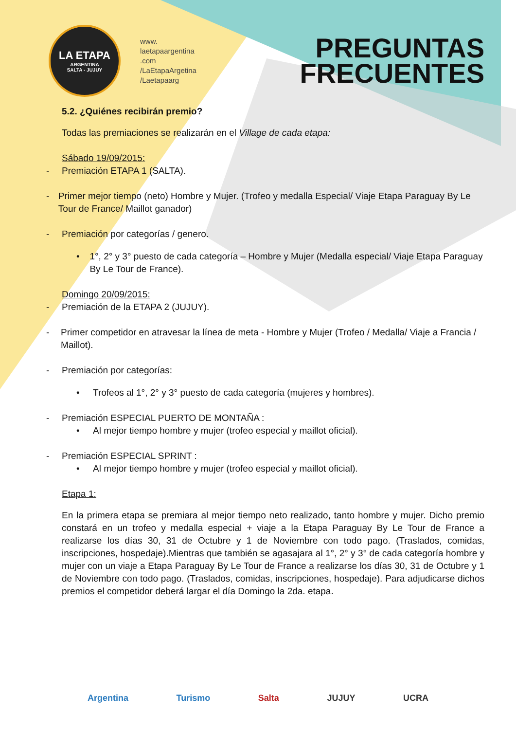LA ETAPA
ARGENTINA
SALTA - JUJUY
www.
laetapaargentina
.com
/LaEtapaArgetina
/Laetapaarg
PREGUNTAS
FRECUENTES
5.2. ¿Quiénes recibirán premio?
Todas las premiaciones se realizarán en el Village de cada etapa:
Sábado 19/09/2015:
- Premiación ETAPA 1 (SALTA).
- Primer mejor tiempo (neto) Hombre y Mujer. (Trofeo y medalla Especial/ Viaje Etapa Paraguay By Le Tour de France/ Maillot ganador)
- Premiación por categorías / genero.
• 1°, 2° y 3° puesto de cada categoría – Hombre y Mujer (Medalla especial/ Viaje Etapa Paraguay By Le Tour de France).
Domingo 20/09/2015:
- Premiación de la ETAPA 2 (JUJUY).
- Primer competidor en atravesar la línea de meta - Hombre y Mujer (Trofeo / Medalla/ Viaje a Francia / Maillot).
- Premiación por categorías:
• Trofeos al 1°, 2° y 3° puesto de cada categoría (mujeres y hombres).
- Premiación ESPECIAL PUERTO DE MONTAÑA :
• Al mejor tiempo hombre y mujer (trofeo especial y maillot oficial).
- Premiación ESPECIAL SPRINT :
• Al mejor tiempo hombre y mujer (trofeo especial y maillot oficial).
Etapa 1:
En la primera etapa se premiara al mejor tiempo neto realizado, tanto hombre y mujer. Dicho premio constará en un trofeo y medalla especial + viaje a la Etapa Paraguay By Le Tour de France a realizarse los días 30, 31 de Octubre y 1 de Noviembre con todo pago. (Traslados, comidas, inscripciones, hospedaje).Mientras que también se agasajara al 1°, 2° y 3° de cada categoría hombre y mujer con un viaje a Etapa Paraguay By Le Tour de France a realizarse los días 30, 31 de Octubre y 1 de Noviembre con todo pago. (Traslados, comidas, inscripciones, hospedaje). Para adjudicarse dichos premios el competidor deberá largar el día Domingo la 2da. etapa.
Argentina Turismo Salta JUJUY UCRA